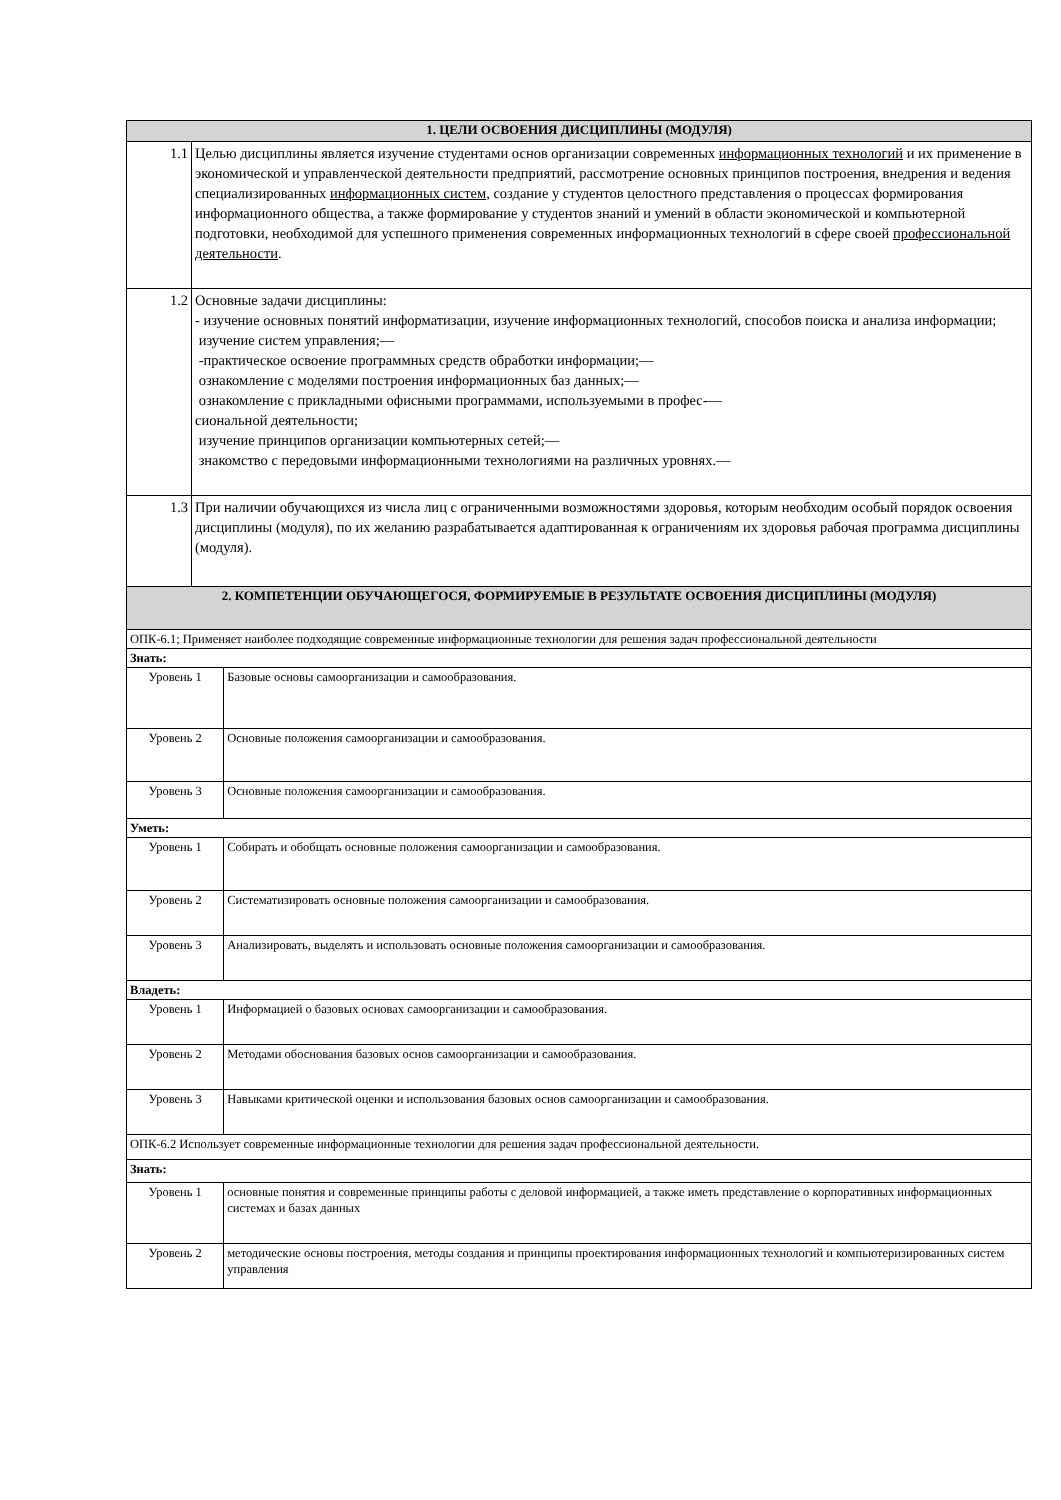| 1. ЦЕЛИ ОСВОЕНИЯ ДИСЦИПЛИНЫ (МОДУЛЯ) | | |
| 1.1 | Целью дисциплины является изучение студентами основ организации современных информационных технологий и их применение в экономической и управленческой деятельности предприятий, рассмотрение основных принципов построения, внедрения и ведения специализированных информационных систем , создание у студентов целостного представления о процессах формирования информационного общества, а также формирование у студентов знаний и умений в области экономической и компьютерной подготовки, необходимой для успешного применения современных информационных технологий в сфере своей профессиональной деятельности . | |
| 1.2 | Основные задачи дисциплины: - изучение основных понятий информатизации, изучение информационных технологий, способов поиска и анализа информации; изучение систем управления;— -практическое освоение программных средств обработки информации;— ознакомление с моделями построения информационных баз данных;— ознакомление с прикладными офисными программами, используемыми в профес-— сиональной деятельности; изучение принципов организации компьютерных сетей;— знакомство с передовыми информационными технологиями на различных уровнях.— | |
| 1.3 | При наличии обучающихся из числа лиц с ограниченными возможностями здоровья, которым необходим особый порядок освоения дисциплины (модуля), по их желанию разрабатывается адаптированная к ограничениям их здоровья рабочая программа дисциплины (модуля). | |
| 2. КОМПЕТЕНЦИИ ОБУЧАЮЩЕГОСЯ, ФОРМИРУЕМЫЕ В РЕЗУЛЬТАТЕ ОСВОЕНИЯ ДИСЦИПЛИНЫ (МОДУЛЯ) | | |
| ОПК-6.1; Применяет наиболее подходящие современные информационные технологии для решения задач профессиональной деятельности | | |
| Знать: | | |
| Уровень 1 | | Базовые основы самоорганизации и самообразования. |
| Уровень 2 | | Основные положения самоорганизации и самообразования. |
| Уровень 3 | | Основные положения самоорганизации и самообразования. |
| Уметь: | | |
| Уровень 1 | | Собирать и обобщать основные положения самоорганизации и самообразования. |
| Уровень 2 | | Систематизировать основные положения самоорганизации и самообразования. |
| Уровень 3 | | Анализировать, выделять и использовать основные положения самоорганизации и самообразования. |
| Владеть: | | |
| Уровень 1 | | Информацией о базовых основах самоорганизации и самообразования. |
| Уровень 2 | | Методами обоснования базовых основ самоорганизации и самообразования. |
| Уровень 3 | | Навыками критической оценки и использования базовых основ самоорганизации и самообразования. |
| ОПК-6.2 Использует современные информационные технологии для решения задач профессиональной деятельности. | | |
| Знать: | | |
| Уровень 1 | | основные понятия и современные принципы работы с деловой информацией, а также иметь представление о корпоративных информационных системах и базах данных |
| Уровень 2 | | методические основы построения, методы создания и принципы проектирования информационных технологий и компьютеризированных систем управления |